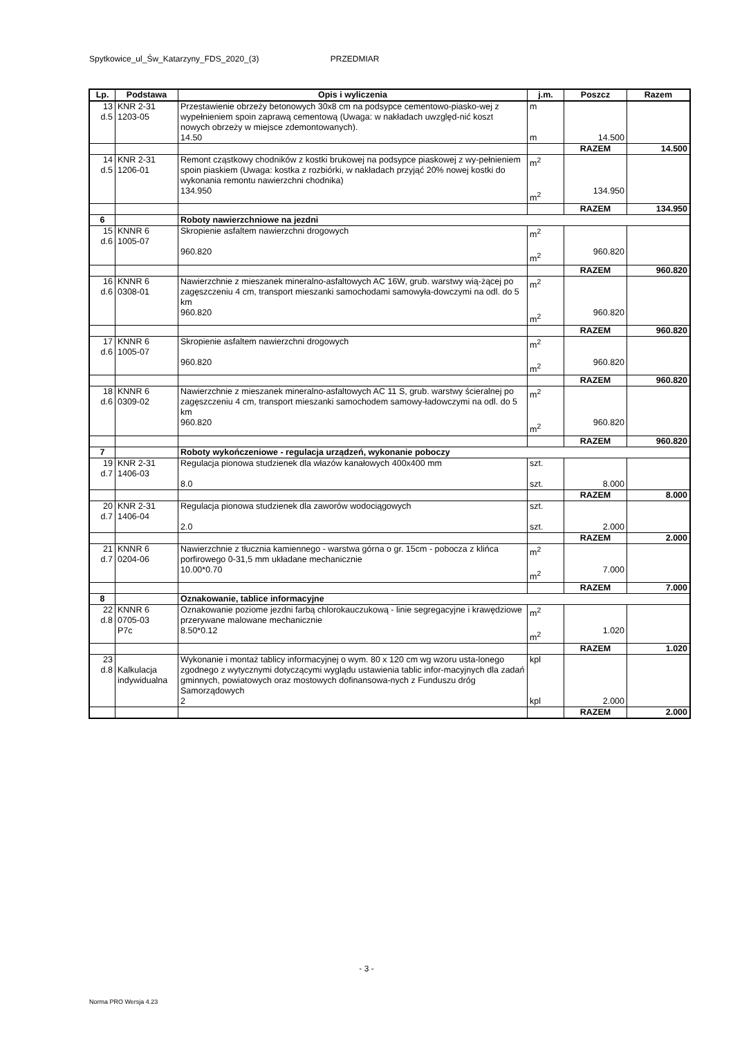Spytkowice_ul_Św_Katarzyny_FDS_2020_(3) PRZEDMIAR
| Lp. | Podstawa | Opis i wyliczenia | j.m. | Poszcz | Razem |
| --- | --- | --- | --- | --- | --- |
| 13 d.5 | KNR 2-31 1203-05 | Przestawienie obrzeży betonowych 30x8 cm na podsypce cementowo-piasko-wej z wypełnieniem spoin zaprawą cementową (Uwaga: w nakładach uwzględ-nić koszt nowych obrzeży w miejsce zdemontowanych). 14.50 | m m | 14.500 | |
| | | | | RAZEM | 14.500 |
| 14 d.5 | KNR 2-31 1206-01 | Remont cząstkowy chodników z kostki brukowej na podsypce piaskowej z wy-pełnieniem spoin piaskiem (Uwaga: kostka z rozbiórki, w nakładach przyjąć 20% nowej kostki do wykonania remontu nawierzchni chodnika) 134.950 | m<sup>2</sup> m<sup>2</sup> | 134.950 | |
| | | | | RAZEM | 134.950 |
| 6 | | Roboty nawierzchniowe na jezdni | | | |
| 15 d.6 | KNNR 6 1005-07 | Skropienie asfaltem nawierzchni drogowych 960.820 | m<sup>2</sup> m<sup>2</sup> | 960.820 | |
| | | | | RAZEM | 960.820 |
| 16 d.6 | KNNR 6 0308-01 | Nawierzchnie z mieszanek mineralno-asfaltowych AC 16W, grub. warstwy wią-żącej po zagęszczeniu 4 cm, transport mieszanki samochodami samowyła-dowczymi na odl. do 5 km 960.820 | m<sup>2</sup> m<sup>2</sup> | 960.820 | |
| | | | | RAZEM | 960.820 |
| 17 d.6 | KNNR 6 1005-07 | Skropienie asfaltem nawierzchni drogowych 960.820 | m<sup>2</sup> m<sup>2</sup> | 960.820 | |
| | | | | RAZEM | 960.820 |
| 18 d.6 | KNNR 6 0309-02 | Nawierzchnie z mieszanek mineralno-asfaltowych AC 11 S, grub. warstwy ścieralnej po zagęszczeniu 4 cm, transport mieszanki samochodem samowy-ładowczymi na odl. do 5 km 960.820 | m<sup>2</sup> m<sup>2</sup> | 960.820 | |
| | | | | RAZEM | 960.820 |
| 7 | | Roboty wykończeniowe - regulacja urządzeń, wykonanie poboczy | | | |
| 19 d.7 | KNR 2-31 1406-03 | Regulacja pionowa studzienek dla włazów kanałowych 400x400 mm 8.0 | szt. szt. | 8.000 | |
| | | | | RAZEM | 8.000 |
| 20 d.7 | KNR 2-31 1406-04 | Regulacja pionowa studzienek dla zaworów wodociągowych 2.0 | szt. szt. | 2.000 | |
| | | | | RAZEM | 2.000 |
| 21 d.7 | KNNR 6 0204-06 | Nawierzchnie z tłucznia kamiennego - warstwa górna o gr. 15cm - pobocza z klińca porfirowego 0-31,5 mm układane mechanicznie 10.00*0.70 | m<sup>2</sup> m<sup>2</sup> | 7.000 | |
| | | | | RAZEM | 7.000 |
| 8 | | Oznakowanie, tablice informacyjne | | | |
| 22 d.8 | KNNR 6 0705-03 P7c | Oznakowanie poziome jezdni farbą chlorokauczukową - linie segregacyjne i krawędziowe przerywane malowane mechanicznie 8.50*0.12 | m<sup>2</sup> m<sup>2</sup> | 1.020 | |
| | | | | RAZEM | 1.020 |
| 23 d.8 | Kalkulacja indywidualna | Wykonanie i montaż tablicy informacyjnej o wym. 80 x 120 cm wg wzoru usta-lonego zgodnego z wytycznymi dotyczącymi wyglądu ustawienia tablic infor-macyjnych dla zadań gminnych, powiatowych oraz mostowych dofinansowa-nych z Funduszu dróg Samorządowych 2 | kpl kpl | 2.000 | |
| | | | | RAZEM | 2.000 |
- 3 -
Norma PRO Wersja 4.23